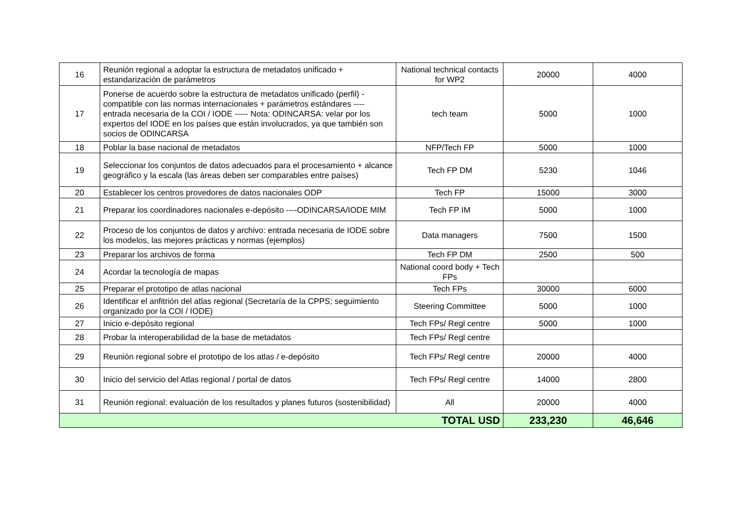| 16 | Reunión regional a adoptar la estructura de metadatos unificado + estandarización de parámetros | National technical contacts for WP2 | 20000 | 4000 |
| 17 | Ponerse de acuerdo sobre la estructura de metadatos unificado (perfil) - compatible con las normas internacionales + parámetros estándares ---- entrada necesaria de la COI / IODE ----- Nota: ODINCARSA: velar por los expertos del IODE en los países que están involucrados, ya que también son socios de ODINCARSA | tech team | 5000 | 1000 |
| 18 | Poblar la base nacional de metadatos | NFP/Tech FP | 5000 | 1000 |
| 19 | Seleccionar los conjuntos de datos adecuados para el procesamiento + alcance geográfico y la escala (las áreas deben ser comparables entre países) | Tech FP DM | 5230 | 1046 |
| 20 | Establecer los centros provedores de datos nacionales ODP | Tech FP | 15000 | 3000 |
| 21 | Preparar los coordinadores nacionales e-depósito ----ODINCARSA/IODE MIM | Tech FP IM | 5000 | 1000 |
| 22 | Proceso de los conjuntos de datos y archivo: entrada necesaria de IODE sobre los modelos, las mejores prácticas y normas (ejemplos) | Data managers | 7500 | 1500 |
| 23 | Preparar los archivos de forma | Tech FP DM | 2500 | 500 |
| 24 | Acordar la tecnología de mapas | National coord body + Tech FPs | | |
| 25 | Preparar el prototipo de atlas nacional | Tech FPs | 30000 | 6000 |
| 26 | Identificar el anfitrión del atlas regional (Secretaría de la CPPS; seguimiento organizado por la COI / IODE) | Steering Committee | 5000 | 1000 |
| 27 | Inicio e-depósito regional | Tech FPs/ Regl centre | 5000 | 1000 |
| 28 | Probar la interoperabilidad de la base de metadatos | Tech FPs/ Regl centre | | |
| 29 | Reunión regional sobre el prototipo de los atlas / e-depósito | Tech FPs/ Regl centre | 20000 | 4000 |
| 30 | Inicio del servicio del Atlas regional / portal de datos | Tech FPs/ Regl centre | 14000 | 2800 |
| 31 | Reunión regional: evaluación de los resultados y planes futuros (sostenibilidad) | All | 20000 | 4000 |
| TOTAL USD | | | 233,230 | 46,646 |